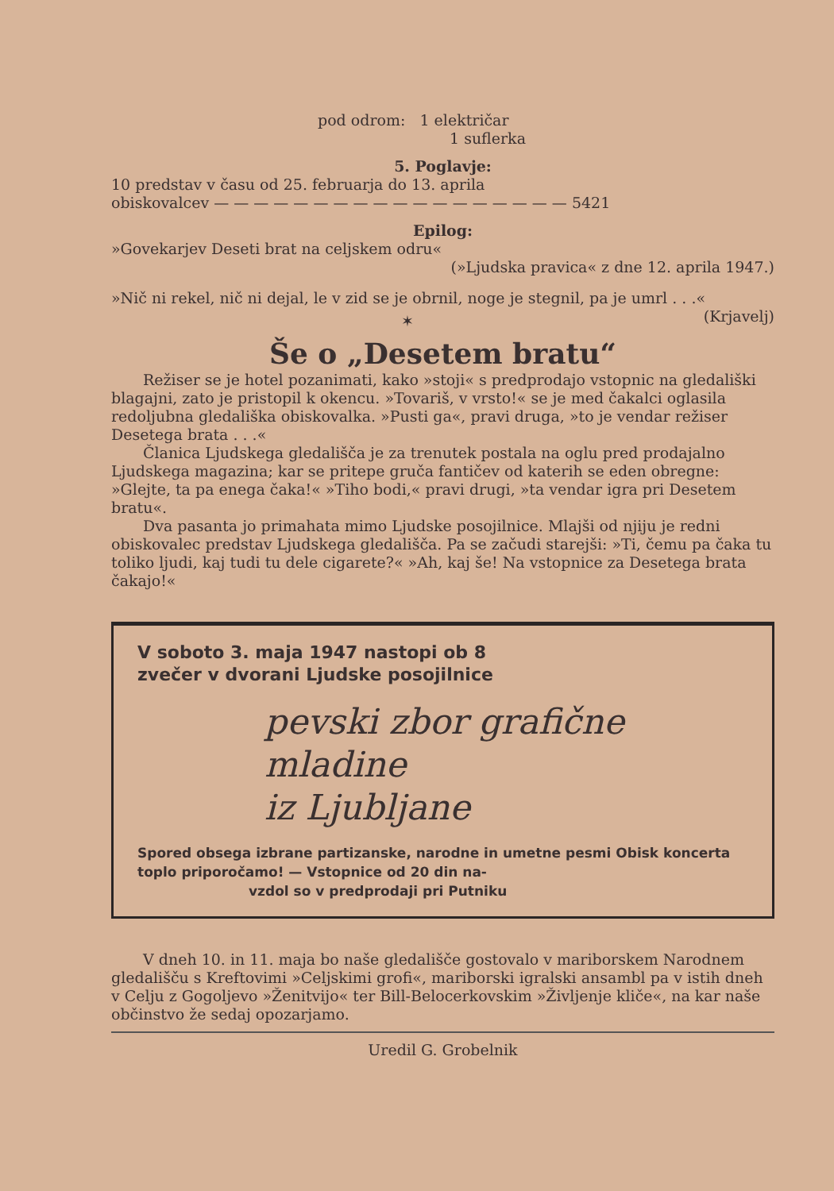pod odrom: 1 električar
1 suflerka
5. Poglavje:
10 predstav v času od 25. februarja do 13. aprila
obiskovalcev — — — — — — — — — — — — — — — — — — 5421
Epilog:
»Govekarjev Deseti brat na celjskem odru«
(»Ljudska pravica« z dne 12. aprila 1947.)
»Nič ni rekel, nič ni dejal, le v zid se je obrnil, noge je stegnil, pa je umrl . . .« (Krjavelj)
✶
Še o „Desetem bratu“
Režiser se je hotel pozanimati, kako »stoji« s predprodajo vstopnic na gledališki blagajni, zato je pristopil k okencu. »Tovariš, v vrsto!« se je med čakalci oglasila redoljubna gledališka obiskovalka. »Pusti ga«, pravi druga, »to je vendar režiser Desetega brata . . .«
Članica Ljudskega gledališča je za trenutek postala na oglu pred prodajalno Ljudskega magazina; kar se pritepe gruča fantičev od katerih se eden obregne: »Glejte, ta pa enega čaka!« »Tiho bodi,« pravi drugi, »ta vendar igra pri Desetem bratu«.
Dva pasanta jo primahata mimo Ljudske posojilnice. Mlajši od njiju je redni obiskovalec predstav Ljudskega gledališča. Pa se začudi starejši: »Ti, čemu pa čaka tu toliko ljudi, kaj tudi tu dele cigarete?« »Ah, kaj še! Na vstopnice za Desetega brata čakajo!«
V soboto 3. maja 1947 nastopi ob 8
zvečer v dvorani Ljudske posojilnice
pevski zbor grafične mladine
iz Ljubljane
Spored obsega izbrane partizanske, narodne in umetne pesmi Obisk koncerta toplo priporočamo! — Vstopnice od 20 din na-
vzdol so v predprodaji pri Putniku
V dneh 10. in 11. maja bo naše gledališče gostovalo v mariborskem Narodnem gledališču s Kreftovimi »Celjskimi grofi«, mariborski igralski ansambl pa v istih dneh v Celju z Gogoljevo »Ženitvijo« ter Bill-Belocerkovskim »Življenje kliče«, na kar naše občinstvo že sedaj opozarjamo.
Uredil G. Grobelnik